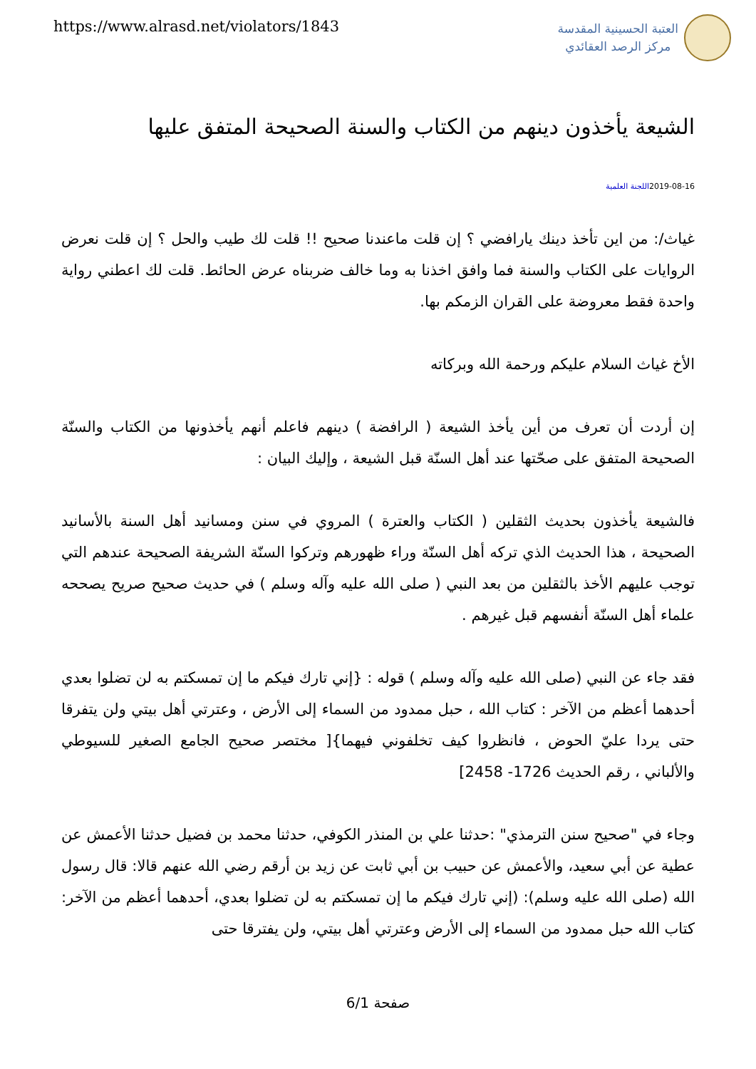https://www.alrasd.net/violators/1843
العتبة الحسينية المقدسة
مركز الرصد العقائدي
الشيعة يأخذون دينهم من الكتاب والسنة الصحيحة المتفق عليها
2019-08-16اللجنة العلمية
غياث/: من اين تأخذ دينك يارافضي ؟ إن قلت ماعندنا صحيح !! قلت لك طيب والحل ؟ إن قلت نعرض الروايات على الكتاب والسنة فما وافق اخذنا به وما خالف ضربناه عرض الحائط. قلت لك اعطني رواية واحدة فقط معروضة على القران الزمكم بها.
الأخ غياث السلام عليكم ورحمة الله وبركاته
إن أردت أن تعرف من أين يأخذ الشيعة ( الرافضة ) دينهم فاعلم أنهم يأخذونها من الكتاب والسنّة الصحيحة المتفق على صحّتها عند أهل السنّة قبل الشيعة ، وإليك البيان :
فالشيعة يأخذون بحديث الثقلين ( الكتاب والعترة ) المروي في سنن ومسانيد أهل السنة بالأسانيد الصحيحة ، هذا الحديث الذي تركه أهل السنّة وراء ظهورهم وتركوا السنّة الشريفة الصحيحة عندهم التي توجب عليهم الأخذ بالثقلين من بعد النبي ( صلى الله عليه وآله وسلم ) في حديث صحيح صريح يصححه علماء أهل السنّة أنفسهم قبل غيرهم .
فقد جاء عن النبي (صلى الله عليه وآله وسلم ) قوله : {إني تارك فيكم ما إن تمسكتم به لن تضلوا بعدي أحدهما أعظم من الآخر : كتاب الله ، حبل ممدود من السماء إلى الأرض ، وعترتي أهل بيتي ولن يتفرقا حتى يردا عليّ الحوض ، فانظروا كيف تخلفوني فيهما}[ مختصر صحيح الجامع الصغير للسيوطي والألباني ، رقم الحديث 1726- 2458]
وجاء في "صحيح سنن الترمذي" :حدثنا علي بن المنذر الكوفي، حدثنا محمد بن فضيل حدثنا الأعمش عن عطية عن أبي سعيد، والأعمش عن حبيب بن أبي ثابت عن زيد بن أرقم رضي الله عنهم قالا: قال رسول الله (صلى الله عليه وسلم): (إني تارك فيكم ما إن تمسكتم به لن تضلوا بعدي، أحدهما أعظم من الآخر: كتاب الله حبل ممدود من السماء إلى الأرض وعترتي أهل بيتي، ولن يفترقا حتى
صفحة 6/1